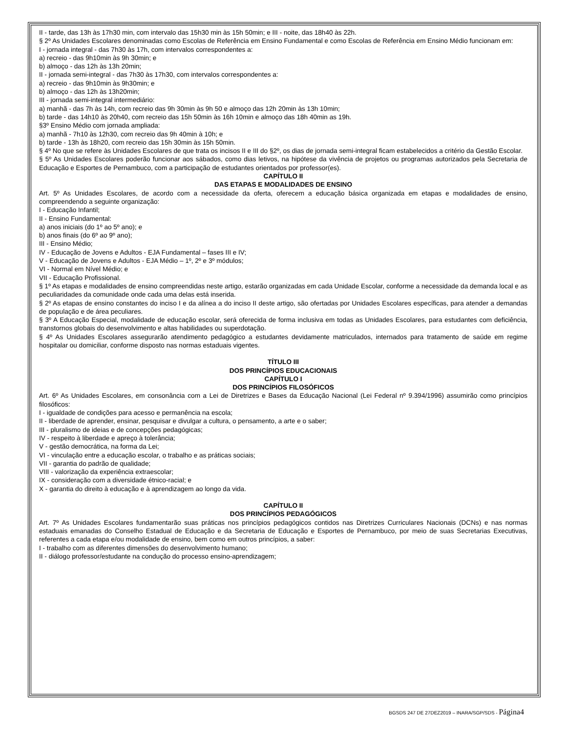II - tarde, das 13h às 17h30 min, com intervalo das 15h30 min às 15h 50min; e III - noite, das 18h40 às 22h.
§ 2º As Unidades Escolares denominadas como Escolas de Referência em Ensino Fundamental e como Escolas de Referência em Ensino Médio funcionam em:
I - jornada integral - das 7h30 às 17h, com intervalos correspondentes a:
a) recreio - das 9h10min às 9h 30min; e
b) almoço - das 12h às 13h 20min;
II - jornada semi-integral - das 7h30 às 17h30, com intervalos correspondentes a:
a) recreio - das 9h10min às 9h30min; e
b) almoço - das 12h às 13h20min;
III - jornada semi-integral intermediário:
a) manhã - das 7h às 14h, com recreio das 9h 30min às 9h 50 e almoço das 12h 20min às 13h 10min;
b) tarde - das 14h10 às 20h40, com recreio das 15h 50min às 16h 10min e almoço das 18h 40min as 19h.
§3º Ensino Médio com jornada ampliada:
a) manhã - 7h10 às 12h30, com recreio das 9h 40min à 10h; e
b) tarde - 13h às 18h20, com recreio das 15h 30min às 15h 50min.
§ 4º No que se refere às Unidades Escolares de que trata os incisos II e III do §2º, os dias de jornada semi-integral ficam estabelecidos a critério da Gestão Escolar.
§ 5º As Unidades Escolares poderão funcionar aos sábados, como dias letivos, na hipótese da vivência de projetos ou programas autorizados pela Secretaria de Educação e Esportes de Pernambuco, com a participação de estudantes orientados por professor(es).
CAPÍTULO II
DAS ETAPAS E MODALIDADES DE ENSINO
Art. 5º As Unidades Escolares, de acordo com a necessidade da oferta, oferecem a educação básica organizada em etapas e modalidades de ensino, compreendendo a seguinte organização:
I - Educação Infantil;
II - Ensino Fundamental:
a) anos iniciais (do 1º ao 5º ano); e
b) anos finais (do 6º ao 9º ano);
III - Ensino Médio;
IV - Educação de Jovens e Adultos - EJA Fundamental – fases III e IV;
V - Educação de Jovens e Adultos - EJA Médio – 1º, 2º e 3º módulos;
VI - Normal em Nível Médio; e
VII - Educação Profissional.
§ 1º As etapas e modalidades de ensino compreendidas neste artigo, estarão organizadas em cada Unidade Escolar, conforme a necessidade da demanda local e as peculiaridades da comunidade onde cada uma delas está inserida.
§ 2º As etapas de ensino constantes do inciso I e da alínea a do inciso II deste artigo, são ofertadas por Unidades Escolares específicas, para atender a demandas de população e de área peculiares.
§ 3º A Educação Especial, modalidade de educação escolar, será oferecida de forma inclusiva em todas as Unidades Escolares, para estudantes com deficiência, transtornos globais do desenvolvimento e altas habilidades ou superdotação.
§ 4º As Unidades Escolares assegurarão atendimento pedagógico a estudantes devidamente matriculados, internados para tratamento de saúde em regime hospitalar ou domiciliar, conforme disposto nas normas estaduais vigentes.
TÍTULO III
DOS PRINCÍPIOS EDUCACIONAIS
CAPÍTULO I
DOS PRINCÍPIOS FILOSÓFICOS
Art. 6º As Unidades Escolares, em consonância com a Lei de Diretrizes e Bases da Educação Nacional (Lei Federal nº 9.394/1996) assumirão como princípios filosóficos:
I - igualdade de condições para acesso e permanência na escola;
II - liberdade de aprender, ensinar, pesquisar e divulgar a cultura, o pensamento, a arte e o saber;
III - pluralismo de ideias e de concepções pedagógicas;
IV - respeito à liberdade e apreço à tolerância;
V - gestão democrática, na forma da Lei;
VI - vinculação entre a educação escolar, o trabalho e as práticas sociais;
VII - garantia do padrão de qualidade;
VIII - valorização da experiência extraescolar;
IX - consideração com a diversidade étnico-racial; e
X - garantia do direito à educação e à aprendizagem ao longo da vida.
CAPÍTULO II
DOS PRINCÍPIOS PEDAGÓGICOS
Art. 7º As Unidades Escolares fundamentarão suas práticas nos princípios pedagógicos contidos nas Diretrizes Curriculares Nacionais (DCNs) e nas normas estaduais emanadas do Conselho Estadual de Educação e da Secretaria de Educação e Esportes de Pernambuco, por meio de suas Secretarias Executivas, referentes a cada etapa e/ou modalidade de ensino, bem como em outros princípios, a saber:
I - trabalho com as diferentes dimensões do desenvolvimento humano;
II - diálogo professor/estudante na condução do processo ensino-aprendizagem;
BGSDS 247 DE 27DEZ2019 – INARA/SGP/SDS - Página4